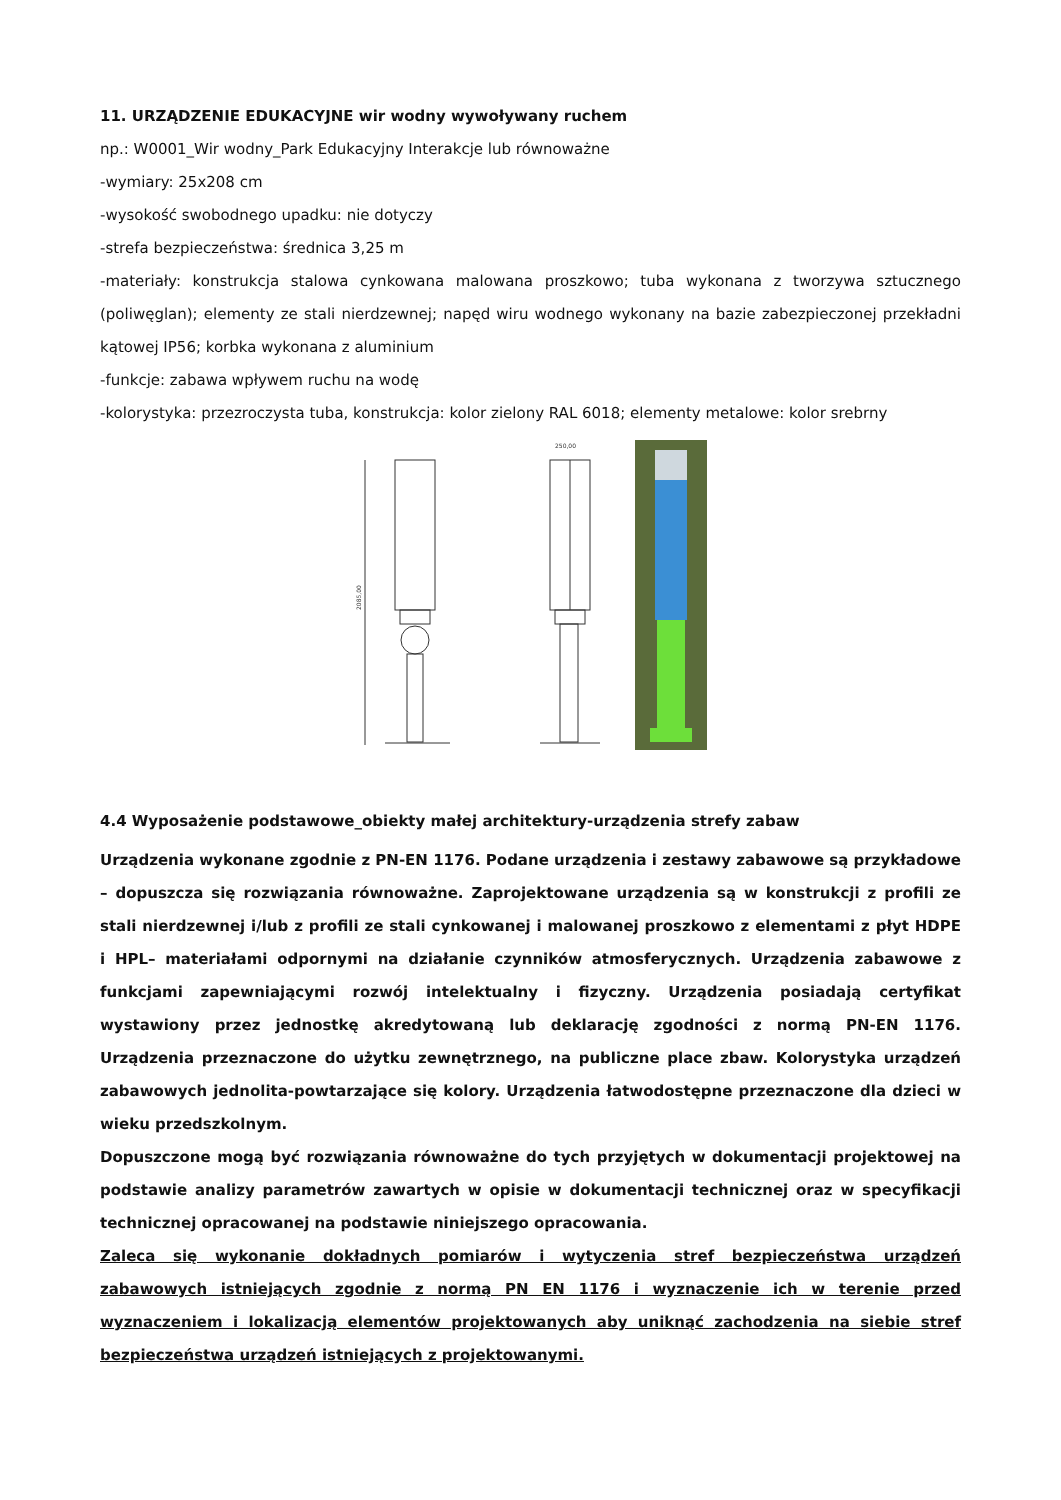11. URZĄDZENIE EDUKACYJNE wir wodny wywoływany ruchem
np.: W0001_Wir wodny_Park Edukacyjny Interakcje lub równoważne
-wymiary: 25x208 cm
-wysokość swobodnego upadku: nie dotyczy
-strefa bezpieczeństwa: średnica 3,25 m
-materiały: konstrukcja stalowa cynkowana malowana proszkowo; tuba wykonana z tworzywa sztucznego (poliwęglan); elementy ze stali nierdzewnej; napęd wiru wodnego wykonany na bazie zabezpieczonej przekładni kątowej IP56; korbka wykonana z aluminium
-funkcje: zabawa wpływem ruchu na wodę
-kolorystyka: przezroczysta tuba, konstrukcja: kolor zielony RAL 6018; elementy metalowe: kolor srebrny
2085,00
250,00
4.4 Wyposażenie podstawowe_obiekty małej architektury-urządzenia strefy zabaw
Urządzenia wykonane zgodnie z PN-EN 1176. Podane urządzenia i zestawy zabawowe są przykładowe – dopuszcza się rozwiązania równoważne. Zaprojektowane urządzenia są w konstrukcji z profili ze stali nierdzewnej i/lub z profili ze stali cynkowanej i malowanej proszkowo z elementami z płyt HDPE i HPL– materiałami odpornymi na działanie czynników atmosferycznych. Urządzenia zabawowe z funkcjami zapewniającymi rozwój intelektualny i fizyczny. Urządzenia posiadają certyfikat wystawiony przez jednostkę akredytowaną lub deklarację zgodności z normą PN-EN 1176. Urządzenia przeznaczone do użytku zewnętrznego, na publiczne place zbaw. Kolorystyka urządzeń zabawowych jednolita-powtarzające się kolory. Urządzenia łatwodostępne przeznaczone dla dzieci w wieku przedszkolnym.
Dopuszczone mogą być rozwiązania równoważne do tych przyjętych w dokumentacji projektowej na podstawie analizy parametrów zawartych w opisie w dokumentacji technicznej oraz w specyfikacji technicznej opracowanej na podstawie niniejszego opracowania.
Zaleca się wykonanie dokładnych pomiarów i wytyczenia stref bezpieczeństwa urządzeń zabawowych istniejących zgodnie z normą PN EN 1176 i wyznaczenie ich w terenie przed wyznaczeniem i lokalizacją elementów projektowanych aby uniknąć zachodzenia na siebie stref bezpieczeństwa urządzeń istniejących z projektowanymi.